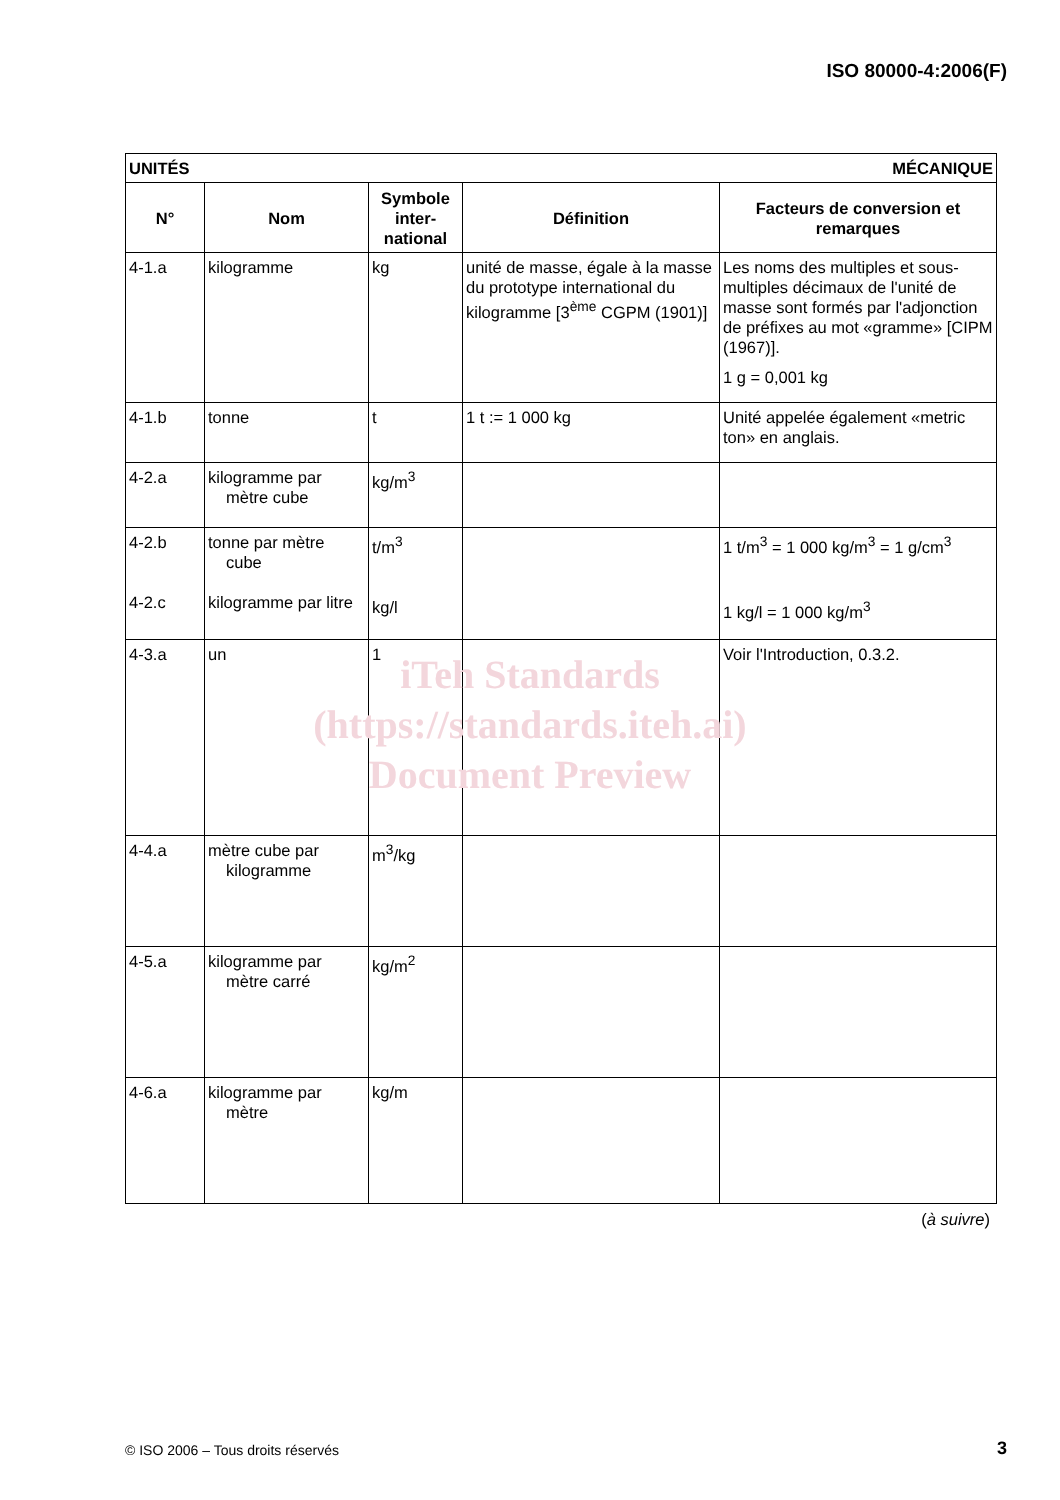ISO 80000-4:2006(F)
| UNITÉS | | | MÉCANIQUE | |
| N° | Nom | Symbole inter-national | Définition | Facteurs de conversion et remarques |
| 4-1.a | kilogramme | kg | unité de masse, égale à la masse du prototype international du kilogramme [3<sup>ème</sup> CGPM (1901)] | Les noms des multiples et sous-multiples décimaux de l'unité de masse sont formés par l'adjonction de préfixes au mot «gramme» [CIPM (1967)]. 1 g = 0,001 kg |
| 4-1.b | tonne | t | 1 t := 1 000 kg | Unité appelée également «metric ton» en anglais. |
| 4-2.a | kilogramme par mètre cube | kg/m<sup>3</sup> | | |
| 4-2.b 4-2.c | tonne par mètre cube kilogramme par litre | t/m<sup>3</sup> kg/l | | 1 t/m<sup>3</sup> = 1 000 kg/m<sup>3</sup> = 1 g/cm<sup>3</sup> 1 kg/l = 1 000 kg/m<sup>3</sup> |
| 4-3.a | un | 1 | | Voir l'Introduction, 0.3.2. |
| 4-4.a | mètre cube par kilogramme | m<sup>3</sup>/kg | | |
| 4-5.a | kilogramme par mètre carré | kg/m<sup>2</sup> | | |
| 4-6.a | kilogramme par mètre | kg/m | | |
iTeh Standards
(https://standards.iteh.ai)
Document Preview
(à suivre)
© ISO 2006 – Tous droits réservés
3